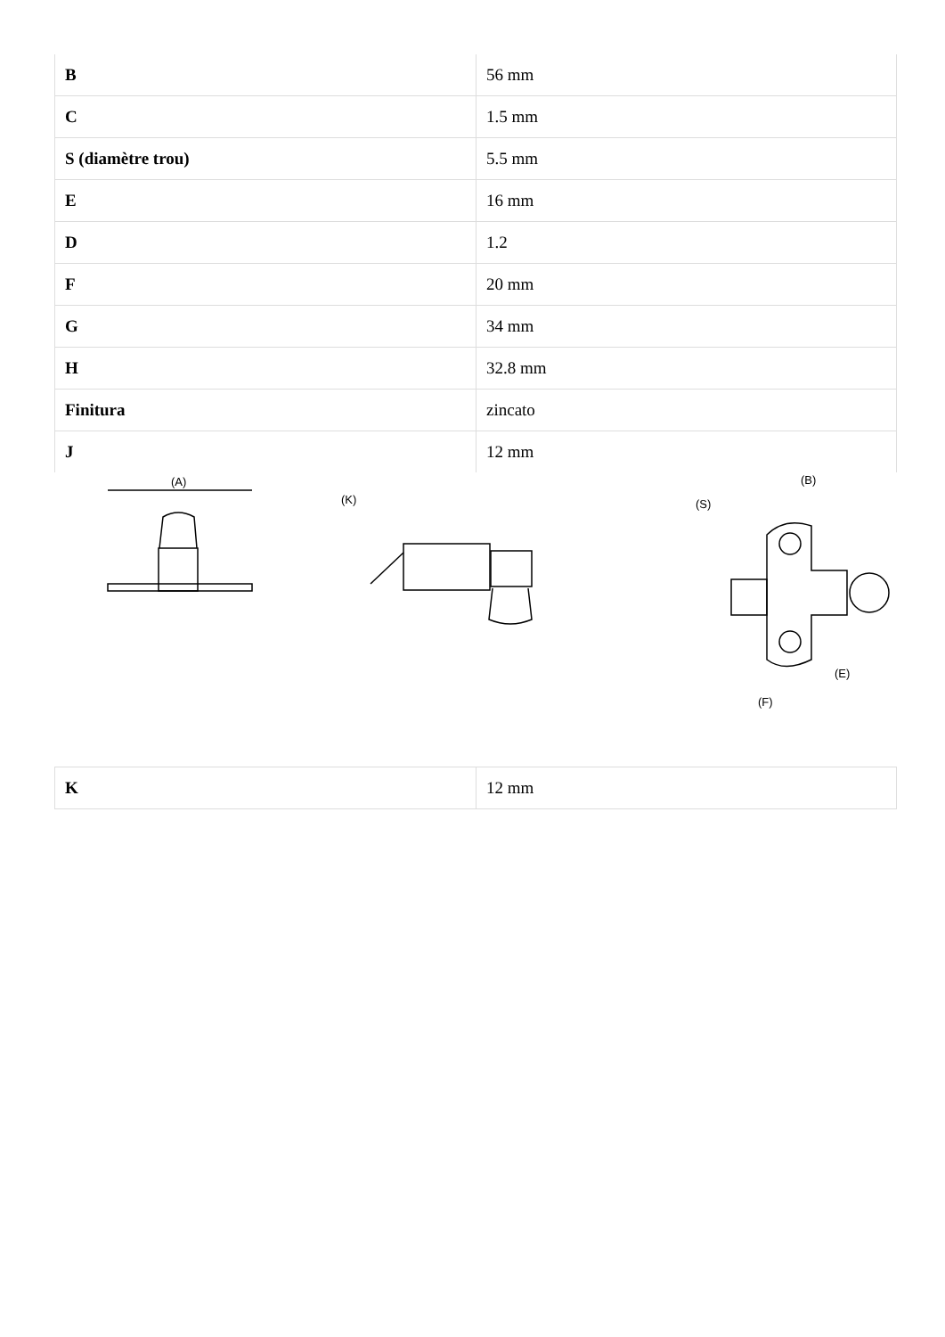| B | 56 mm |
| C | 1.5 mm |
| S (diamètre trou) | 5.5 mm |
| E | 16 mm |
| D | 1.2 |
| F | 20 mm |
| G | 34 mm |
| H | 32.8 mm |
| Finitura | zincato |
| J | 12 mm |
(A)
(K)
(B)
(S)
(E)
(F)
| K | 12 mm |